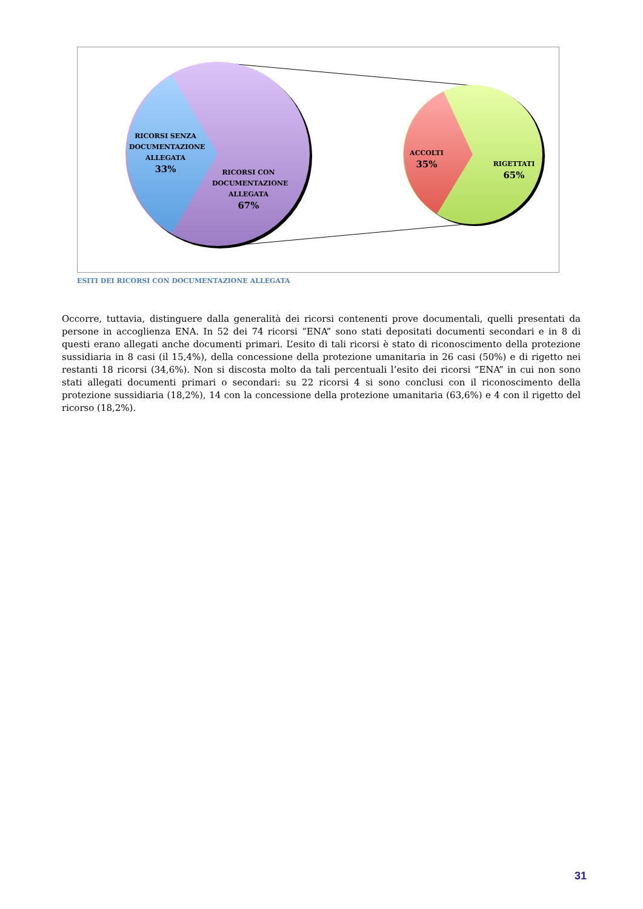RICORSI SENZA DOCUMENTAZIONE ALLEGATA
33%
RICORSI CON DOCUMENTAZIONE ALLEGATA
67%
ACCOLTI
35%
RIGETTATI
65%
ESITI DEI RICORSI CON DOCUMENTAZIONE ALLEGATA
Occorre, tuttavia, distinguere dalla generalità dei ricorsi contenenti prove documentali, quelli presentati da persone in accoglienza ENA. In 52 dei 74 ricorsi “ENA” sono stati depositati documenti secondari e in 8 di questi erano allegati anche documenti primari. L’esito di tali ricorsi è stato di riconoscimento della protezione sussidiaria in 8 casi (il 15,4%), della concessione della protezione umanitaria in 26 casi (50%) e di rigetto nei restanti 18 ricorsi (34,6%). Non si discosta molto da tali percentuali l’esito dei ricorsi “ENA” in cui non sono stati allegati documenti primari o secondari: su 22 ricorsi 4 si sono conclusi con il riconoscimento della protezione sussidiaria (18,2%), 14 con la concessione della protezione umanitaria (63,6%) e 4 con il rigetto del ricorso (18,2%).
31